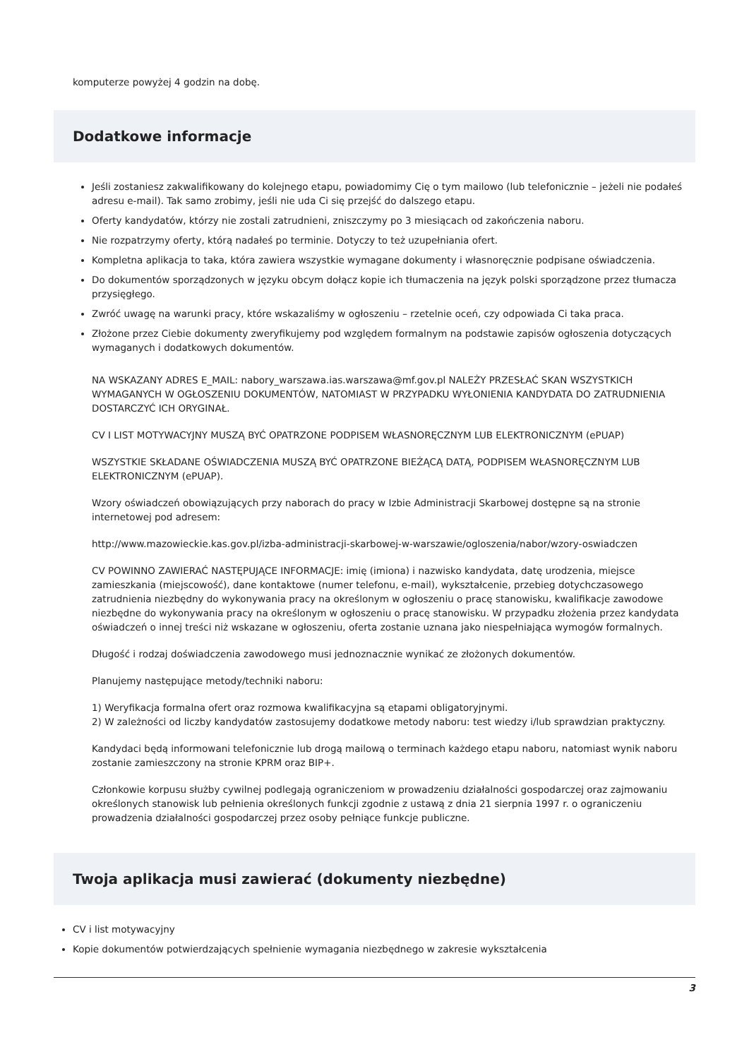komputerze powyżej 4 godzin na dobę.
Dodatkowe informacje
Jeśli zostaniesz zakwalifikowany do kolejnego etapu, powiadomimy Cię o tym mailowo (lub telefonicznie – jeżeli nie podałeś adresu e-mail). Tak samo zrobimy, jeśli nie uda Ci się przejść do dalszego etapu.
Oferty kandydatów, którzy nie zostali zatrudnieni, zniszczymy po 3 miesiącach od zakończenia naboru.
Nie rozpatrzymy oferty, którą nadałeś po terminie. Dotyczy to też uzupełniania ofert.
Kompletna aplikacja to taka, która zawiera wszystkie wymagane dokumenty i własnoręcznie podpisane oświadczenia.
Do dokumentów sporządzonych w języku obcym dołącz kopie ich tłumaczenia na język polski sporządzone przez tłumacza przysięgłego.
Zwróć uwagę na warunki pracy, które wskazaliśmy w ogłoszeniu – rzetelnie oceń, czy odpowiada Ci taka praca.
Złożone przez Ciebie dokumenty zweryfikujemy pod względem formalnym na podstawie zapisów ogłoszenia dotyczących wymaganych i dodatkowych dokumentów.
NA WSKAZANY ADRES E_MAIL: nabory_warszawa.ias.warszawa@mf.gov.pl NALEŻY PRZESŁAĆ SKAN WSZYSTKICH WYMAGANYCH W OGŁOSZENIU DOKUMENTÓW, NATOMIAST W PRZYPADKU WYŁONIENIA KANDYDATA DO ZATRUDNIENIA DOSTARCZYĆ ICH ORYGINAŁ.
CV I LIST MOTYWACYJNY MUSZĄ BYĆ OPATRZONE PODPISEM WŁASNORĘCZNYM LUB ELEKTRONICZNYM (ePUAP)
WSZYSTKIE SKŁADANE OŚWIADCZENIA MUSZĄ BYĆ OPATRZONE BIEŻĄCĄ DATĄ, PODPISEM WŁASNORĘCZNYM LUB ELEKTRONICZNYM (ePUAP).
Wzory oświadczeń obowiązujących przy naborach do pracy w Izbie Administracji Skarbowej dostępne są na stronie internetowej pod adresem:
http://www.mazowieckie.kas.gov.pl/izba-administracji-skarbowej-w-warszawie/ogloszenia/nabor/wzory-oswiadczen
CV POWINNO ZAWIERAĆ NASTĘPUJĄCE INFORMACJE: imię (imiona) i nazwisko kandydata, datę urodzenia, miejsce zamieszkania (miejscowość), dane kontaktowe (numer telefonu, e-mail), wykształcenie, przebieg dotychczasowego zatrudnienia niezbędny do wykonywania pracy na określonym w ogłoszeniu o pracę stanowisku, kwalifikacje zawodowe niezbędne do wykonywania pracy na określonym w ogłoszeniu o pracę stanowisku. W przypadku złożenia przez kandydata oświadczeń o innej treści niż wskazane w ogłoszeniu, oferta zostanie uznana jako niespełniająca wymogów formalnych.
Długość i rodzaj doświadczenia zawodowego musi jednoznacznie wynikać ze złożonych dokumentów.
Planujemy następujące metody/techniki naboru:
1) Weryfikacja formalna ofert oraz rozmowa kwalifikacyjna są etapami obligatoryjnymi.
2) W zależności od liczby kandydatów zastosujemy dodatkowe metody naboru: test wiedzy i/lub sprawdzian praktyczny.
Kandydaci będą informowani telefonicznie lub drogą mailową o terminach każdego etapu naboru, natomiast wynik naboru zostanie zamieszczony na stronie KPRM oraz BIP+.
Członkowie korpusu służby cywilnej podlegają ograniczeniom w prowadzeniu działalności gospodarczej oraz zajmowaniu określonych stanowisk lub pełnienia określonych funkcji zgodnie z ustawą z dnia 21 sierpnia 1997 r. o ograniczeniu prowadzenia działalności gospodarczej przez osoby pełniące funkcje publiczne.
Twoja aplikacja musi zawierać (dokumenty niezbędne)
CV i list motywacyjny
Kopie dokumentów potwierdzających spełnienie wymagania niezbędnego w zakresie wykształcenia
3